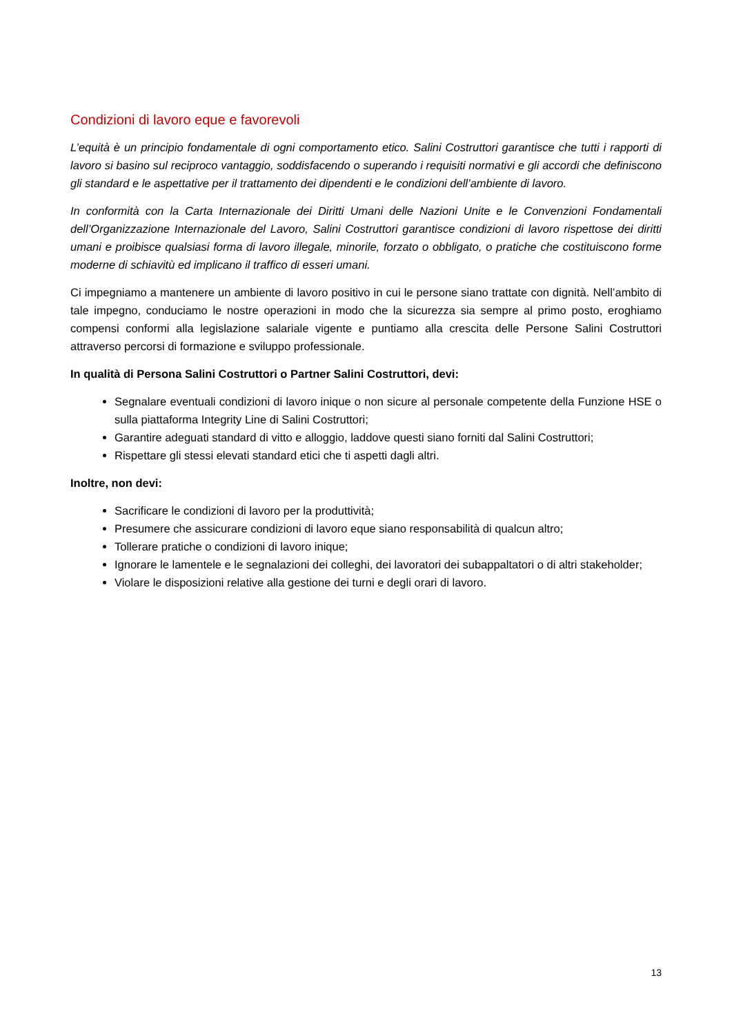Condizioni di lavoro eque e favorevoli
L’equità è un principio fondamentale di ogni comportamento etico. Salini Costruttori garantisce che tutti i rapporti di lavoro si basino sul reciproco vantaggio, soddisfacendo o superando i requisiti normativi e gli accordi che definiscono gli standard e le aspettative per il trattamento dei dipendenti e le condizioni dell’ambiente di lavoro.
In conformità con la Carta Internazionale dei Diritti Umani delle Nazioni Unite e le Convenzioni Fondamentali dell’Organizzazione Internazionale del Lavoro, Salini Costruttori garantisce condizioni di lavoro rispettose dei diritti umani e proibisce qualsiasi forma di lavoro illegale, minorile, forzato o obbligato, o pratiche che costituiscono forme moderne di schiavitù ed implicano il traffico di esseri umani.
Ci impegniamo a mantenere un ambiente di lavoro positivo in cui le persone siano trattate con dignità. Nell’ambito di tale impegno, conduciamo le nostre operazioni in modo che la sicurezza sia sempre al primo posto, eroghiamo compensi conformi alla legislazione salariale vigente e puntiamo alla crescita delle Persone Salini Costruttori attraverso percorsi di formazione e sviluppo professionale.
In qualità di Persona Salini Costruttori o Partner Salini Costruttori, devi:
Segnalare eventuali condizioni di lavoro inique o non sicure al personale competente della Funzione HSE o sulla piattaforma Integrity Line di Salini Costruttori;
Garantire adeguati standard di vitto e alloggio, laddove questi siano forniti dal Salini Costruttori;
Rispettare gli stessi elevati standard etici che ti aspetti dagli altri.
Inoltre, non devi:
Sacrificare le condizioni di lavoro per la produttività;
Presumere che assicurare condizioni di lavoro eque siano responsabilità di qualcun altro;
Tollerare pratiche o condizioni di lavoro inique;
Ignorare le lamentele e le segnalazioni dei colleghi, dei lavoratori dei subappaltatori o di altri stakeholder;
Violare le disposizioni relative alla gestione dei turni e degli orari di lavoro.
13